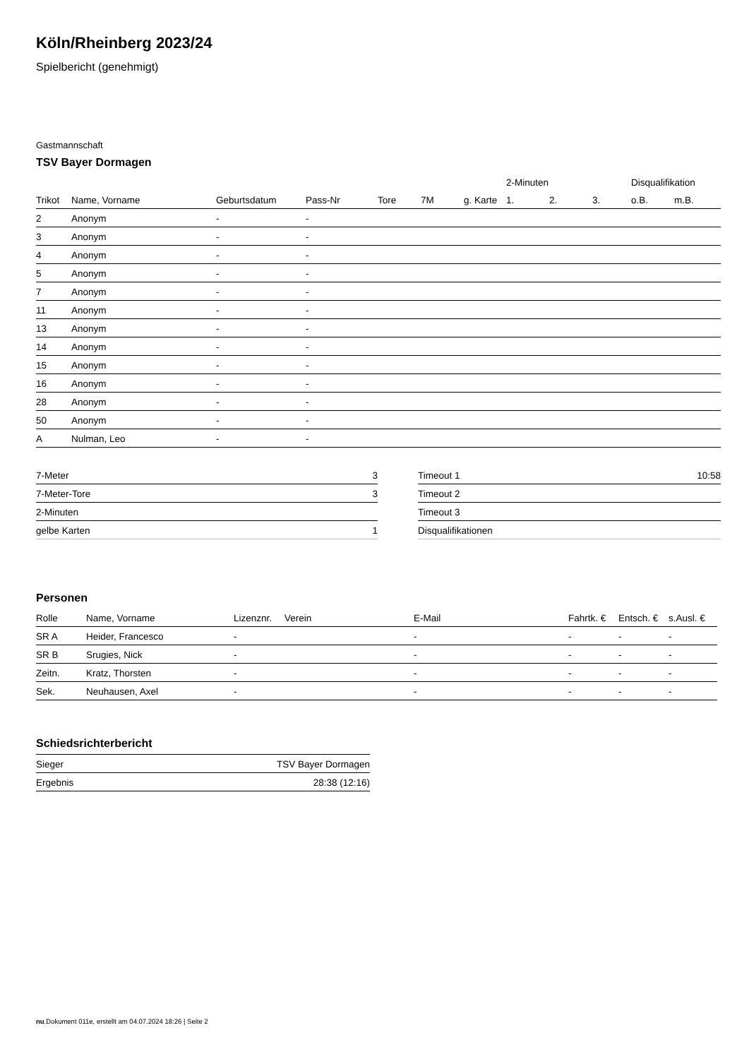Köln/Rheinberg 2023/24
Spielbericht (genehmigt)
Gastmannschaft
TSV Bayer Dormagen
| | | | | | | | 2-Minuten | | | Disqualifikation | |
| --- | --- | --- | --- | --- | --- | --- | --- | --- | --- | --- | --- |
| Trikot | Name, Vorname | Geburtsdatum | Pass-Nr | Tore | 7M | g. Karte | 1. | 2. | 3. | o.B. | m.B. |
| 2 | Anonym | - | - | | | | | | | | |
| 3 | Anonym | - | - | | | | | | | | |
| 4 | Anonym | - | - | | | | | | | | |
| 5 | Anonym | - | - | | | | | | | | |
| 7 | Anonym | - | - | | | | | | | | |
| 11 | Anonym | - | - | | | | | | | | |
| 13 | Anonym | - | - | | | | | | | | |
| 14 | Anonym | - | - | | | | | | | | |
| 15 | Anonym | - | - | | | | | | | | |
| 16 | Anonym | - | - | | | | | | | | |
| 28 | Anonym | - | - | | | | | | | | |
| 50 | Anonym | - | - | | | | | | | | |
| A | Nulman, Leo | - | - | | | | | | | | |
| 7-Meter | 3 |
| 7-Meter-Tore | 3 |
| 2-Minuten | |
| gelbe Karten | 1 |
| Timeout 1 | 10:58 |
| Timeout 2 | |
| Timeout 3 | |
| Disqualifikationen | |
Personen
| Rolle | Name, Vorname | Lizenznr. | Verein | E-Mail | Fahrtk. € | Entsch. € | s.Ausl. € |
| --- | --- | --- | --- | --- | --- | --- | --- |
| SR A | Heider, Francesco | - | | - | - | - | - |
| SR B | Srugies, Nick | - | | - | - | - | - |
| Zeitn. | Kratz, Thorsten | - | | - | - | - | - |
| Sek. | Neuhausen, Axel | - | | - | - | - | - |
Schiedsrichterbericht
| Sieger | TSV Bayer Dormagen |
| Ergebnis | 28:38 (12:16) |
nu.Dokument 011e, erstellt am 04.07.2024 18:26 | Seite 2